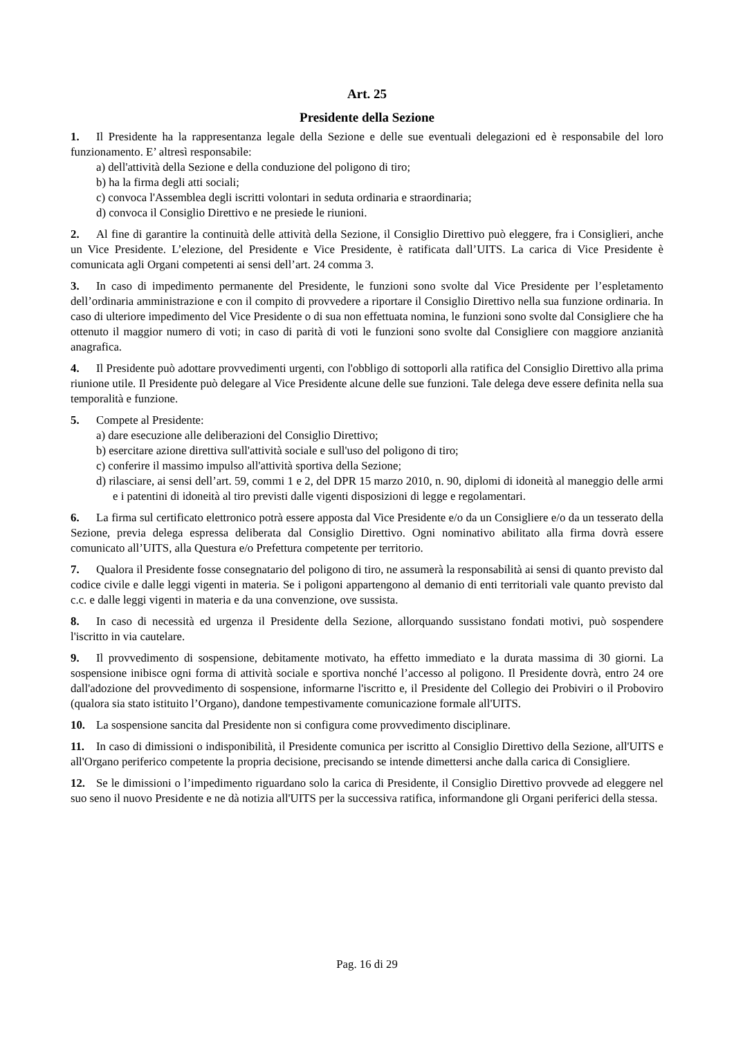Art. 25
Presidente della Sezione
1. Il Presidente ha la rappresentanza legale della Sezione e delle sue eventuali delegazioni ed è responsabile del loro funzionamento. E’ altresì responsabile:
a) dell'attività della Sezione e della conduzione del poligono di tiro;
b) ha la firma degli atti sociali;
c) convoca l'Assemblea degli iscritti volontari in seduta ordinaria e straordinaria;
d) convoca il Consiglio Direttivo e ne presiede le riunioni.
2. Al fine di garantire la continuità delle attività della Sezione, il Consiglio Direttivo può eleggere, fra i Consiglieri, anche un Vice Presidente. L’elezione, del Presidente e Vice Presidente, è ratificata dall’UITS. La carica di Vice Presidente è comunicata agli Organi competenti ai sensi dell’art. 24 comma 3.
3. In caso di impedimento permanente del Presidente, le funzioni sono svolte dal Vice Presidente per l’espletamento dell’ordinaria amministrazione e con il compito di provvedere a riportare il Consiglio Direttivo nella sua funzione ordinaria. In caso di ulteriore impedimento del Vice Presidente o di sua non effettuata nomina, le funzioni sono svolte dal Consigliere che ha ottenuto il maggior numero di voti; in caso di parità di voti le funzioni sono svolte dal Consigliere con maggiore anzianità anagrafica.
4. Il Presidente può adottare provvedimenti urgenti, con l'obbligo di sottoporli alla ratifica del Consiglio Direttivo alla prima riunione utile. Il Presidente può delegare al Vice Presidente alcune delle sue funzioni. Tale delega deve essere definita nella sua temporalità e funzione.
5. Compete al Presidente:
a) dare esecuzione alle deliberazioni del Consiglio Direttivo;
b) esercitare azione direttiva sull'attività sociale e sull'uso del poligono di tiro;
c) conferire il massimo impulso all'attività sportiva della Sezione;
d) rilasciare, ai sensi dell’art. 59, commi 1 e 2, del DPR 15 marzo 2010, n. 90, diplomi di idoneità al maneggio delle armi e i patentini di idoneità al tiro previsti dalle vigenti disposizioni di legge e regolamentari.
6. La firma sul certificato elettronico potrà essere apposta dal Vice Presidente e/o da un Consigliere e/o da un tesserato della Sezione, previa delega espressa deliberata dal Consiglio Direttivo. Ogni nominativo abilitato alla firma dovrà essere comunicato all’UITS, alla Questura e/o Prefettura competente per territorio.
7. Qualora il Presidente fosse consegnatario del poligono di tiro, ne assumerà la responsabilità ai sensi di quanto previsto dal codice civile e dalle leggi vigenti in materia. Se i poligoni appartengono al demanio di enti territoriali vale quanto previsto dal c.c. e dalle leggi vigenti in materia e da una convenzione, ove sussista.
8. In caso di necessità ed urgenza il Presidente della Sezione, allorquando sussistano fondati motivi, può sospendere l'iscritto in via cautelare.
9. Il provvedimento di sospensione, debitamente motivato, ha effetto immediato e la durata massima di 30 giorni. La sospensione inibisce ogni forma di attività sociale e sportiva nonché l’accesso al poligono. Il Presidente dovrà, entro 24 ore dall'adozione del provvedimento di sospensione, informarne l'iscritto e, il Presidente del Collegio dei Probiviri o il Proboviro (qualora sia stato istituito l’Organo), dandone tempestivamente comunicazione formale all'UITS.
10. La sospensione sancita dal Presidente non si configura come provvedimento disciplinare.
11. In caso di dimissioni o indisponibilità, il Presidente comunica per iscritto al Consiglio Direttivo della Sezione, all'UITS e all'Organo periferico competente la propria decisione, precisando se intende dimettersi anche dalla carica di Consigliere.
12. Se le dimissioni o l’impedimento riguardano solo la carica di Presidente, il Consiglio Direttivo provvede ad eleggere nel suo seno il nuovo Presidente e ne dà notizia all'UITS per la successiva ratifica, informandone gli Organi periferici della stessa.
Pag. 16 di 29